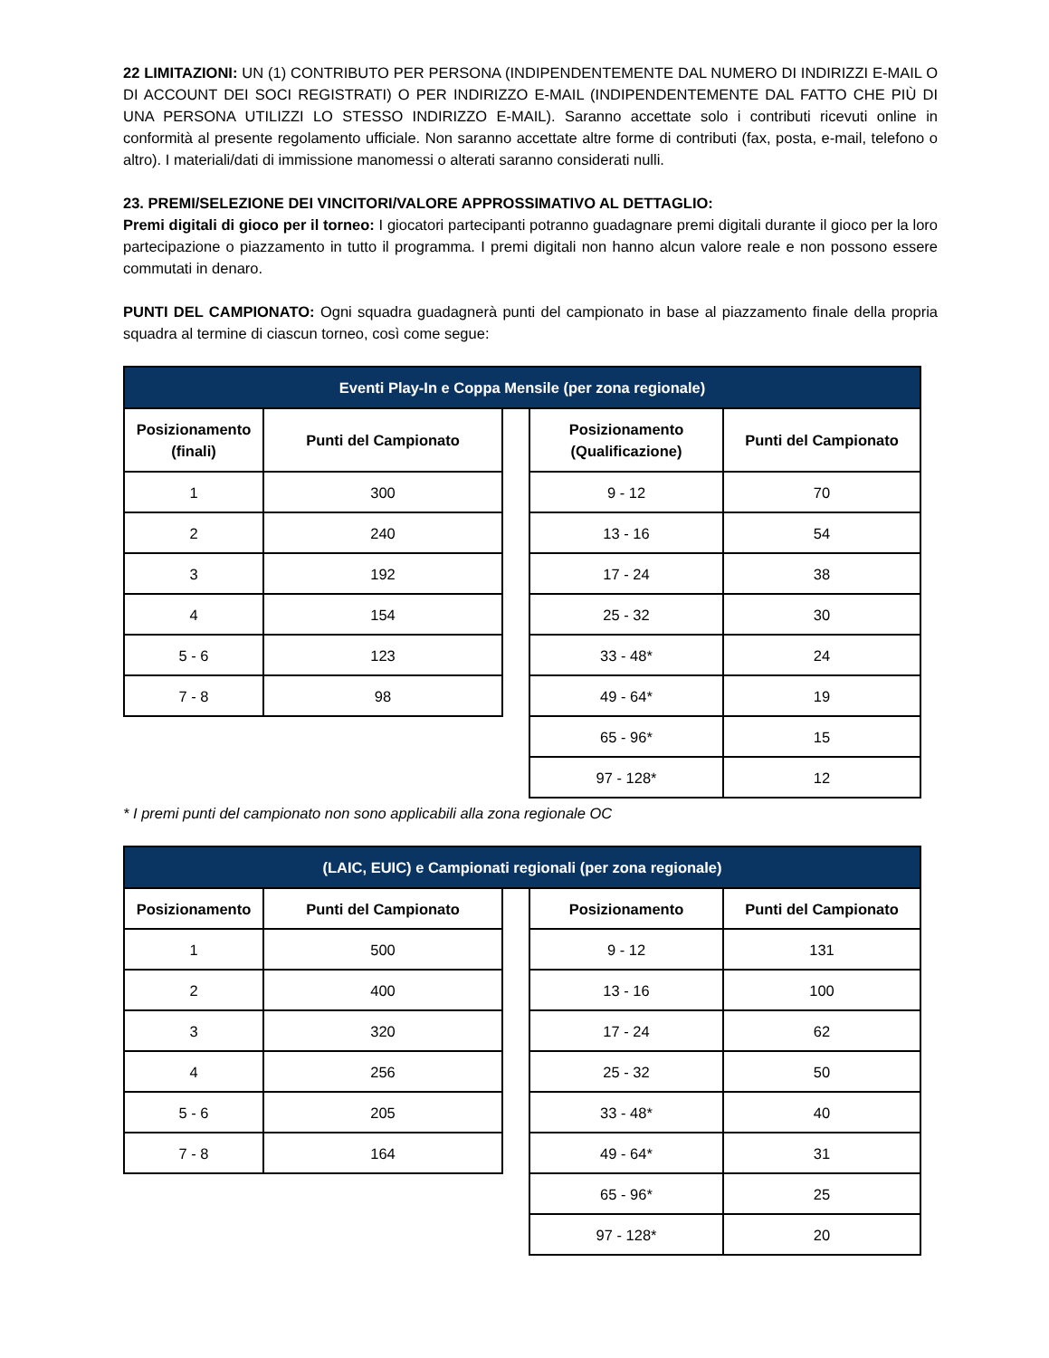22 LIMITAZIONI: UN (1) CONTRIBUTO PER PERSONA (INDIPENDENTEMENTE DAL NUMERO DI INDIRIZZI E-MAIL O DI ACCOUNT DEI SOCI REGISTRATI) O PER INDIRIZZO E-MAIL (INDIPENDENTEMENTE DAL FATTO CHE PIÙ DI UNA PERSONA UTILIZZI LO STESSO INDIRIZZO E-MAIL). Saranno accettate solo i contributi ricevuti online in conformità al presente regolamento ufficiale. Non saranno accettate altre forme di contributi (fax, posta, e-mail, telefono o altro). I materiali/dati di immissione manomessi o alterati saranno considerati nulli.
23. PREMI/SELEZIONE DEI VINCITORI/VALORE APPROSSIMATIVO AL DETTAGLIO:
Premi digitali di gioco per il torneo: I giocatori partecipanti potranno guadagnare premi digitali durante il gioco per la loro partecipazione o piazzamento in tutto il programma. I premi digitali non hanno alcun valore reale e non possono essere commutati in denaro.
PUNTI DEL CAMPIONATO: Ogni squadra guadagnerà punti del campionato in base al piazzamento finale della propria squadra al termine di ciascun torneo, così come segue:
| Eventi Play-In e Coppa Mensile (per zona regionale) | | | | |
| --- | --- | --- | --- | --- |
| Posizionamento (finali) | Punti del Campionato | | Posizionamento (Qualificazione) | Punti del Campionato |
| 1 | 300 | | 9 - 12 | 70 |
| 2 | 240 | | 13 - 16 | 54 |
| 3 | 192 | | 17 - 24 | 38 |
| 4 | 154 | | 25 - 32 | 30 |
| 5 - 6 | 123 | | 33 - 48* | 24 |
| 7 - 8 | 98 | | 49 - 64* | 19 |
| | | | 65 - 96* | 15 |
| | | | 97 - 128* | 12 |
* I premi punti del campionato non sono applicabili alla zona regionale OC
| (LAIC, EUIC) e Campionati regionali (per zona regionale) | | | | |
| --- | --- | --- | --- | --- |
| Posizionamento | Punti del Campionato | | Posizionamento | Punti del Campionato |
| 1 | 500 | | 9 - 12 | 131 |
| 2 | 400 | | 13 - 16 | 100 |
| 3 | 320 | | 17 - 24 | 62 |
| 4 | 256 | | 25 - 32 | 50 |
| 5 - 6 | 205 | | 33 - 48* | 40 |
| 7 - 8 | 164 | | 49 - 64* | 31 |
| | | | 65 - 96* | 25 |
| | | | 97 - 128* | 20 |